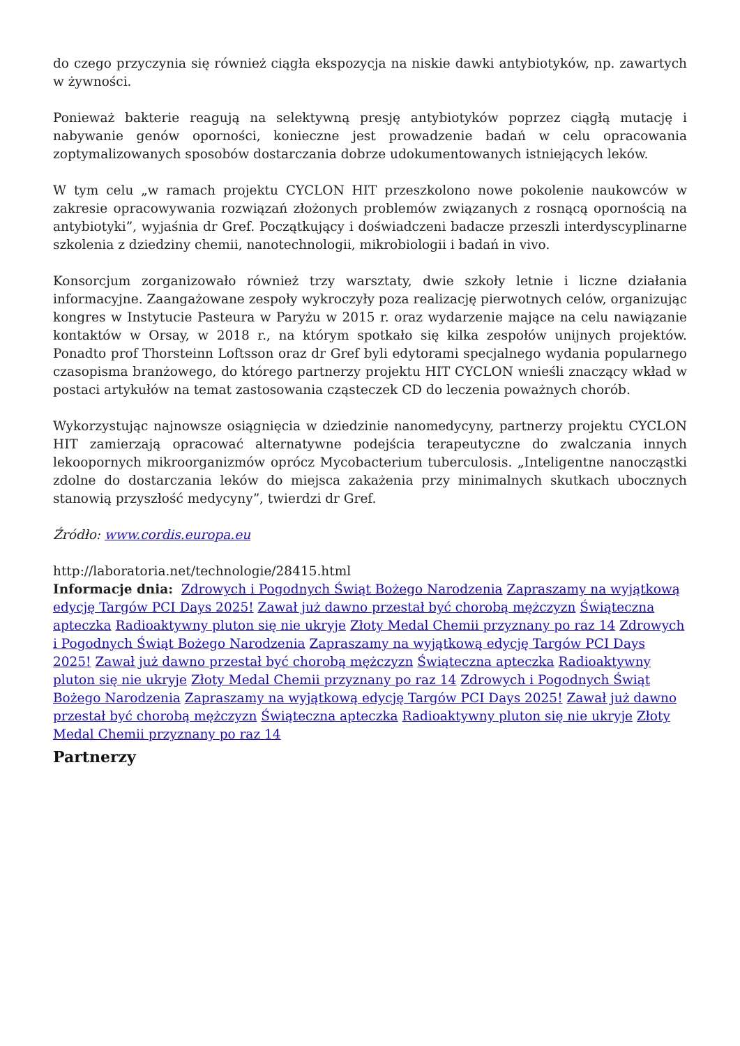do czego przyczynia się również ciągła ekspozycja na niskie dawki antybiotyków, np. zawartych w żywności.
Ponieważ bakterie reagują na selektywną presję antybiotyków poprzez ciągłą mutację i nabywanie genów oporności, konieczne jest prowadzenie badań w celu opracowania zoptymalizowanych sposobów dostarczania dobrze udokumentowanych istniejących leków.
W tym celu „w ramach projektu CYCLON HIT przeszkolono nowe pokolenie naukowców w zakresie opracowywania rozwiązań złożonych problemów związanych z rosnącą opornością na antybiotyki”, wyjaśnia dr Gref. Początkujący i doświadczeni badacze przeszli interdyscyplinarne szkolenia z dziedziny chemii, nanotechnologii, mikrobiologii i badań in vivo.
Konsorcjum zorganizowało również trzy warsztaty, dwie szkoły letnie i liczne działania informacyjne. Zaangażowane zespoły wykroczyły poza realizację pierwotnych celów, organizując kongres w Instytucie Pasteura w Paryżu w 2015 r. oraz wydarzenie mające na celu nawiązanie kontaktów w Orsay, w 2018 r., na którym spotkało się kilka zespołów unijnych projektów. Ponadto prof Thorsteinn Loftsson oraz dr Gref byli edytorami specjalnego wydania popularnego czasopisma branżowego, do którego partnerzy projektu HIT CYCLON wnieśli znaczący wkład w postaci artykułów na temat zastosowania cząsteczek CD do leczenia poważnych chorób.
Wykorzystując najnowsze osiągnięcia w dziedzinie nanomedycyny, partnerzy projektu CYCLON HIT zamierzają opracować alternatywne podejścia terapeutyczne do zwalczania innych lekoopornych mikroorganizmów oprócz Mycobacterium tuberculosis. „Inteligentne nanocząstki zdolne do dostarczania leków do miejsca zakażenia przy minimalnych skutkach ubocznych stanowią przyszłość medycyny”, twierdzi dr Gref.
Źródło: www.cordis.europa.eu
http://laboratoria.net/technologie/28415.html
Informacje dnia: Zdrowych i Pogodnych Świąt Bożego Narodzenia Zapraszamy na wyjątkową edycję Targów PCI Days 2025! Zawał już dawno przestał być chorobą mężczyzn Świąteczna apteczka Radioaktywny pluton się nie ukryje Złoty Medal Chemii przyznany po raz 14 Zdrowych i Pogodnych Świąt Bożego Narodzenia Zapraszamy na wyjątkową edycję Targów PCI Days 2025! Zawał już dawno przestał być chorobą mężczyzn Świąteczna apteczka Radioaktywny pluton się nie ukryje Złoty Medal Chemii przyznany po raz 14 Zdrowych i Pogodnych Świąt Bożego Narodzenia Zapraszamy na wyjątkową edycję Targów PCI Days 2025! Zawał już dawno przestał być chorobą mężczyzn Świąteczna apteczka Radioaktywny pluton się nie ukryje Złoty Medal Chemii przyznany po raz 14
Partnerzy